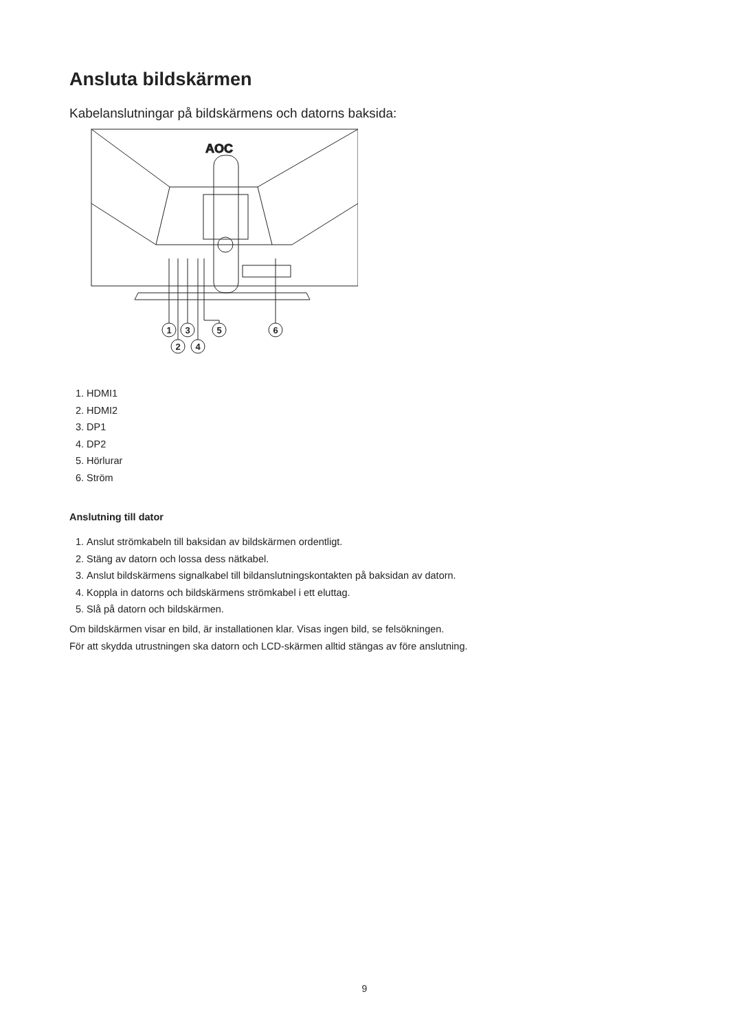Ansluta bildskärmen
Kabelanslutningar på bildskärmens och datorns baksida:
AOC
1
3
5
6
2
4
1. HDMI1
2. HDMI2
3. DP1
4. DP2
5. Hörlurar
6. Ström
Anslutning till dator
1. Anslut strömkabeln till baksidan av bildskärmen ordentligt.
2. Stäng av datorn och lossa dess nätkabel.
3. Anslut bildskärmens signalkabel till bildanslutningskontakten på baksidan av datorn.
4. Koppla in datorns och bildskärmens strömkabel i ett eluttag.
5. Slå på datorn och bildskärmen.
Om bildskärmen visar en bild, är installationen klar. Visas ingen bild, se felsökningen.
För att skydda utrustningen ska datorn och LCD-skärmen alltid stängas av före anslutning.
9